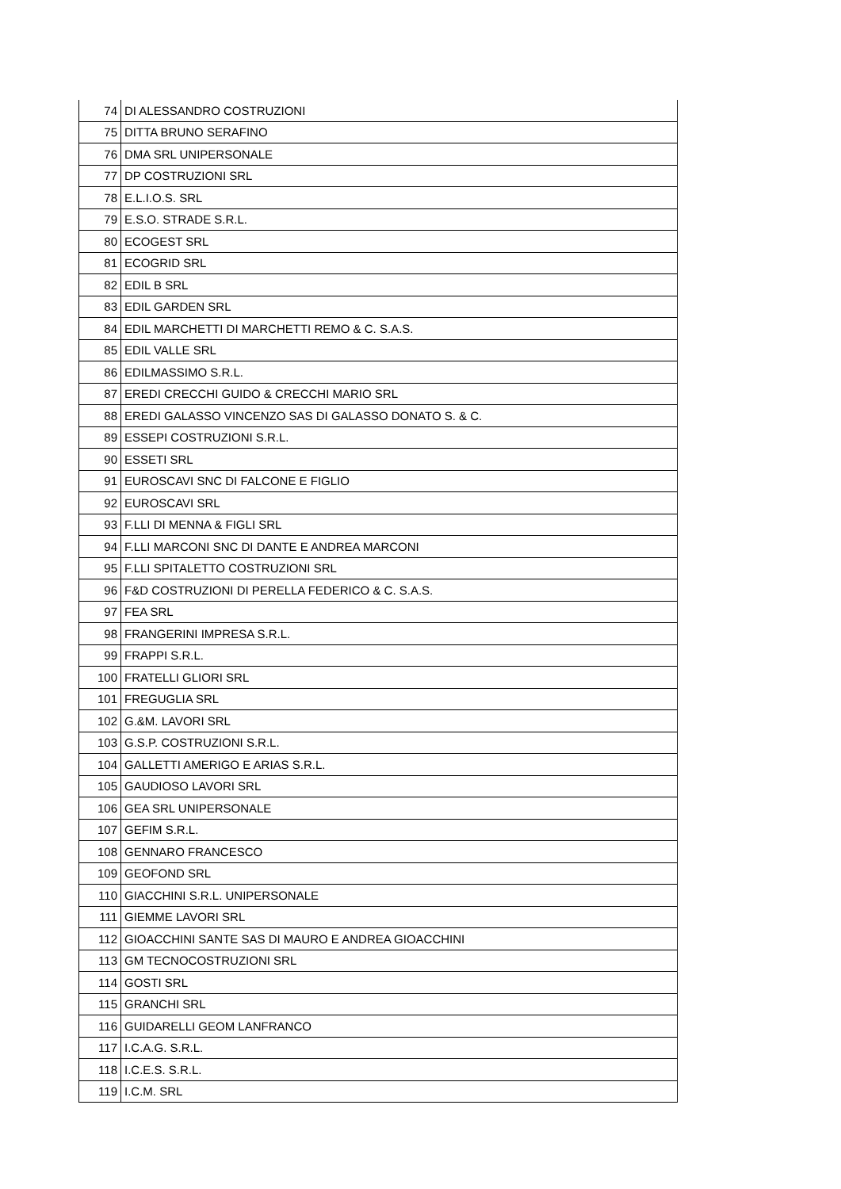| 74 | DI ALESSANDRO COSTRUZIONI |
| 75 | DITTA BRUNO SERAFINO |
| 76 | DMA SRL UNIPERSONALE |
| 77 | DP COSTRUZIONI SRL |
| 78 | E.L.I.O.S. SRL |
| 79 | E.S.O. STRADE S.R.L. |
| 80 | ECOGEST SRL |
| 81 | ECOGRID SRL |
| 82 | EDIL B SRL |
| 83 | EDIL GARDEN SRL |
| 84 | EDIL MARCHETTI DI MARCHETTI REMO & C. S.A.S. |
| 85 | EDIL VALLE SRL |
| 86 | EDILMASSIMO S.R.L. |
| 87 | EREDI CRECCHI GUIDO & CRECCHI MARIO SRL |
| 88 | EREDI GALASSO VINCENZO SAS DI GALASSO DONATO S. & C. |
| 89 | ESSEPI COSTRUZIONI S.R.L. |
| 90 | ESSETI SRL |
| 91 | EUROSCAVI SNC DI FALCONE E FIGLIO |
| 92 | EUROSCAVI SRL |
| 93 | F.LLI DI MENNA & FIGLI SRL |
| 94 | F.LLI MARCONI SNC DI DANTE E ANDREA MARCONI |
| 95 | F.LLI SPITALETTO COSTRUZIONI SRL |
| 96 | F&D COSTRUZIONI DI PERELLA FEDERICO & C. S.A.S. |
| 97 | FEA SRL |
| 98 | FRANGERINI IMPRESA S.R.L. |
| 99 | FRAPPI S.R.L. |
| 100 | FRATELLI GLIORI SRL |
| 101 | FREGUGLIA SRL |
| 102 | G.&M. LAVORI SRL |
| 103 | G.S.P. COSTRUZIONI S.R.L. |
| 104 | GALLETTI AMERIGO E ARIAS S.R.L. |
| 105 | GAUDIOSO LAVORI SRL |
| 106 | GEA SRL UNIPERSONALE |
| 107 | GEFIM S.R.L. |
| 108 | GENNARO FRANCESCO |
| 109 | GEOFOND SRL |
| 110 | GIACCHINI S.R.L. UNIPERSONALE |
| 111 | GIEMME LAVORI SRL |
| 112 | GIOACCHINI SANTE SAS DI MAURO E ANDREA GIOACCHINI |
| 113 | GM TECNOCOSTRUZIONI SRL |
| 114 | GOSTI SRL |
| 115 | GRANCHI SRL |
| 116 | GUIDARELLI GEOM LANFRANCO |
| 117 | I.C.A.G. S.R.L. |
| 118 | I.C.E.S. S.R.L. |
| 119 | I.C.M. SRL |